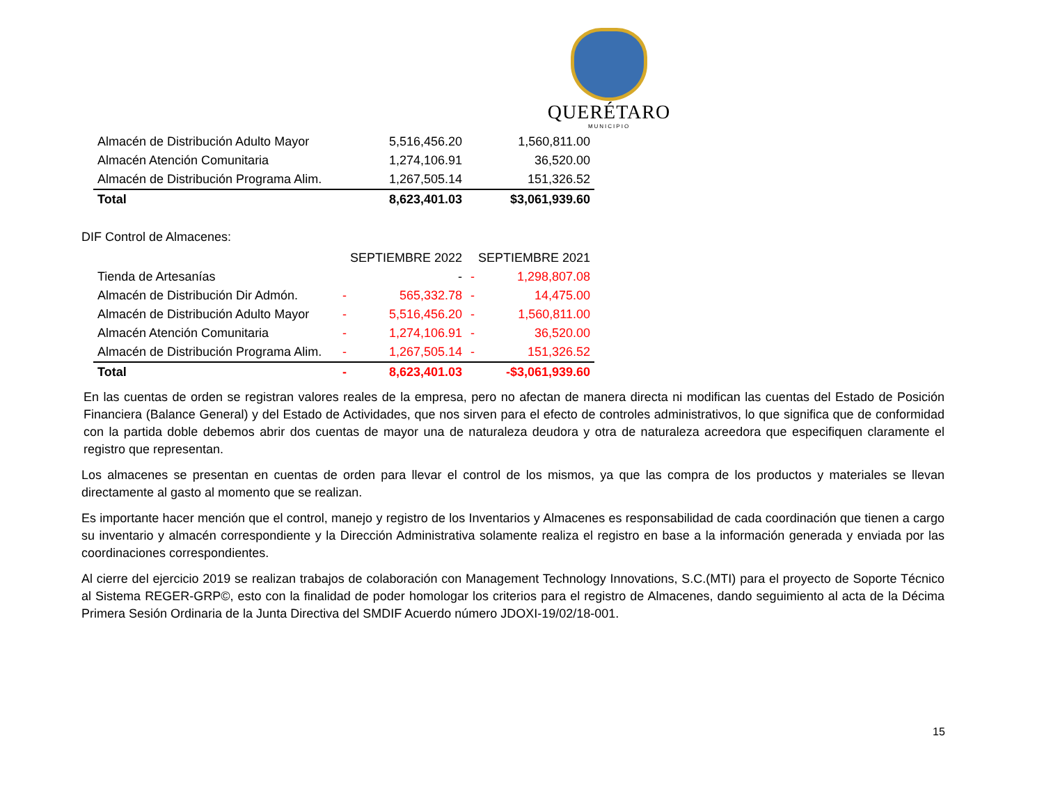QUERÉTARO
MUNICIPIO
| Almacén de Distribución Adulto Mayor | | 5,516,456.20 | | 1,560,811.00 |
| Almacén Atención Comunitaria | | 1,274,106.91 | | 36,520.00 |
| Almacén de Distribución Programa Alim. | | 1,267,505.14 | | 151,326.52 |
| Total | | 8,623,401.03 | | $3,061,939.60 |
DIF Control de Almacenes:
| | SEPTIEMBRE 2022 | | SEPTIEMBRE 2021 | |
| Tienda de Artesanías | | - | - | 1,298,807.08 |
| Almacén de Distribución Dir Admón. | - | 565,332.78 | - | 14,475.00 |
| Almacén de Distribución Adulto Mayor | - | 5,516,456.20 | - | 1,560,811.00 |
| Almacén Atención Comunitaria | - | 1,274,106.91 | - | 36,520.00 |
| Almacén de Distribución Programa Alim. | - | 1,267,505.14 | - | 151,326.52 |
| Total | - | 8,623,401.03 | | -$3,061,939.60 |
En las cuentas de orden se registran valores reales de la empresa, pero no afectan de manera directa ni modifican las cuentas del Estado de Posición Financiera (Balance General) y del Estado de Actividades, que nos sirven para el efecto de controles administrativos, lo que significa que de conformidad con la partida doble debemos abrir dos cuentas de mayor una de naturaleza deudora y otra de naturaleza acreedora que especifiquen claramente el registro que representan.
Los almacenes se presentan en cuentas de orden para llevar el control de los mismos, ya que las compra de los productos y materiales se llevan directamente al gasto al momento que se realizan.
Es importante hacer mención que el control, manejo y registro de los Inventarios y Almacenes es responsabilidad de cada coordinación que tienen a cargo su inventario y almacén correspondiente y la Dirección Administrativa solamente realiza el registro en base a la información generada y enviada por las coordinaciones correspondientes.
Al cierre del ejercicio 2019 se realizan trabajos de colaboración con Management Technology Innovations, S.C.(MTI) para el proyecto de Soporte Técnico al Sistema REGER-GRP©, esto con la finalidad de poder homologar los criterios para el registro de Almacenes, dando seguimiento al acta de la Décima Primera Sesión Ordinaria de la Junta Directiva del SMDIF Acuerdo número JDOXI-19/02/18-001.
15